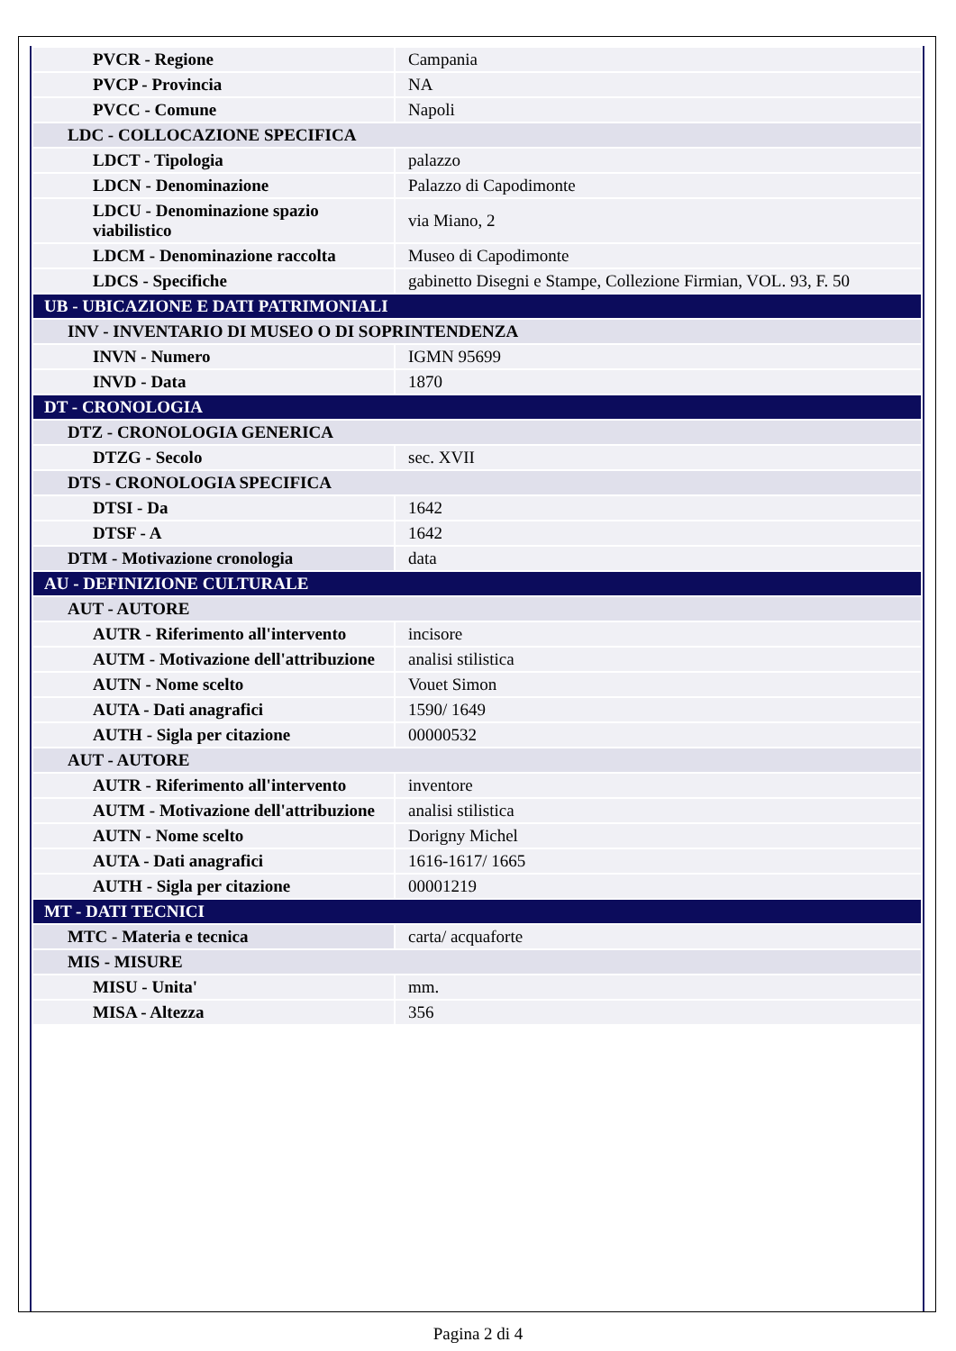| PVCR - Regione | Campania |
| PVCP - Provincia | NA |
| PVCC - Comune | Napoli |
| LDC - COLLOCAZIONE SPECIFICA | |
| LDCT - Tipologia | palazzo |
| LDCN - Denominazione | Palazzo di Capodimonte |
| LDCU - Denominazione spazio viabilistico | via Miano, 2 |
| LDCM - Denominazione raccolta | Museo di Capodimonte |
| LDCS - Specifiche | gabinetto Disegni e Stampe, Collezione Firmian, VOL. 93, F. 50 |
| UB - UBICAZIONE E DATI PATRIMONIALI | |
| INV - INVENTARIO DI MUSEO O DI SOPRINTENDENZA | |
| INVN - Numero | IGMN 95699 |
| INVD - Data | 1870 |
| DT - CRONOLOGIA | |
| DTZ - CRONOLOGIA GENERICA | |
| DTZG - Secolo | sec. XVII |
| DTS - CRONOLOGIA SPECIFICA | |
| DTSI - Da | 1642 |
| DTSF - A | 1642 |
| DTM - Motivazione cronologia | data |
| AU - DEFINIZIONE CULTURALE | |
| AUT - AUTORE | |
| AUTR - Riferimento all'intervento | incisore |
| AUTM - Motivazione dell'attribuzione | analisi stilistica |
| AUTN - Nome scelto | Vouet Simon |
| AUTA - Dati anagrafici | 1590/ 1649 |
| AUTH - Sigla per citazione | 00000532 |
| AUT - AUTORE | |
| AUTR - Riferimento all'intervento | inventore |
| AUTM - Motivazione dell'attribuzione | analisi stilistica |
| AUTN - Nome scelto | Dorigny Michel |
| AUTA - Dati anagrafici | 1616-1617/ 1665 |
| AUTH - Sigla per citazione | 00001219 |
| MT - DATI TECNICI | |
| MTC - Materia e tecnica | carta/ acquaforte |
| MIS - MISURE | |
| MISU - Unita' | mm. |
| MISA - Altezza | 356 |
Pagina 2 di 4